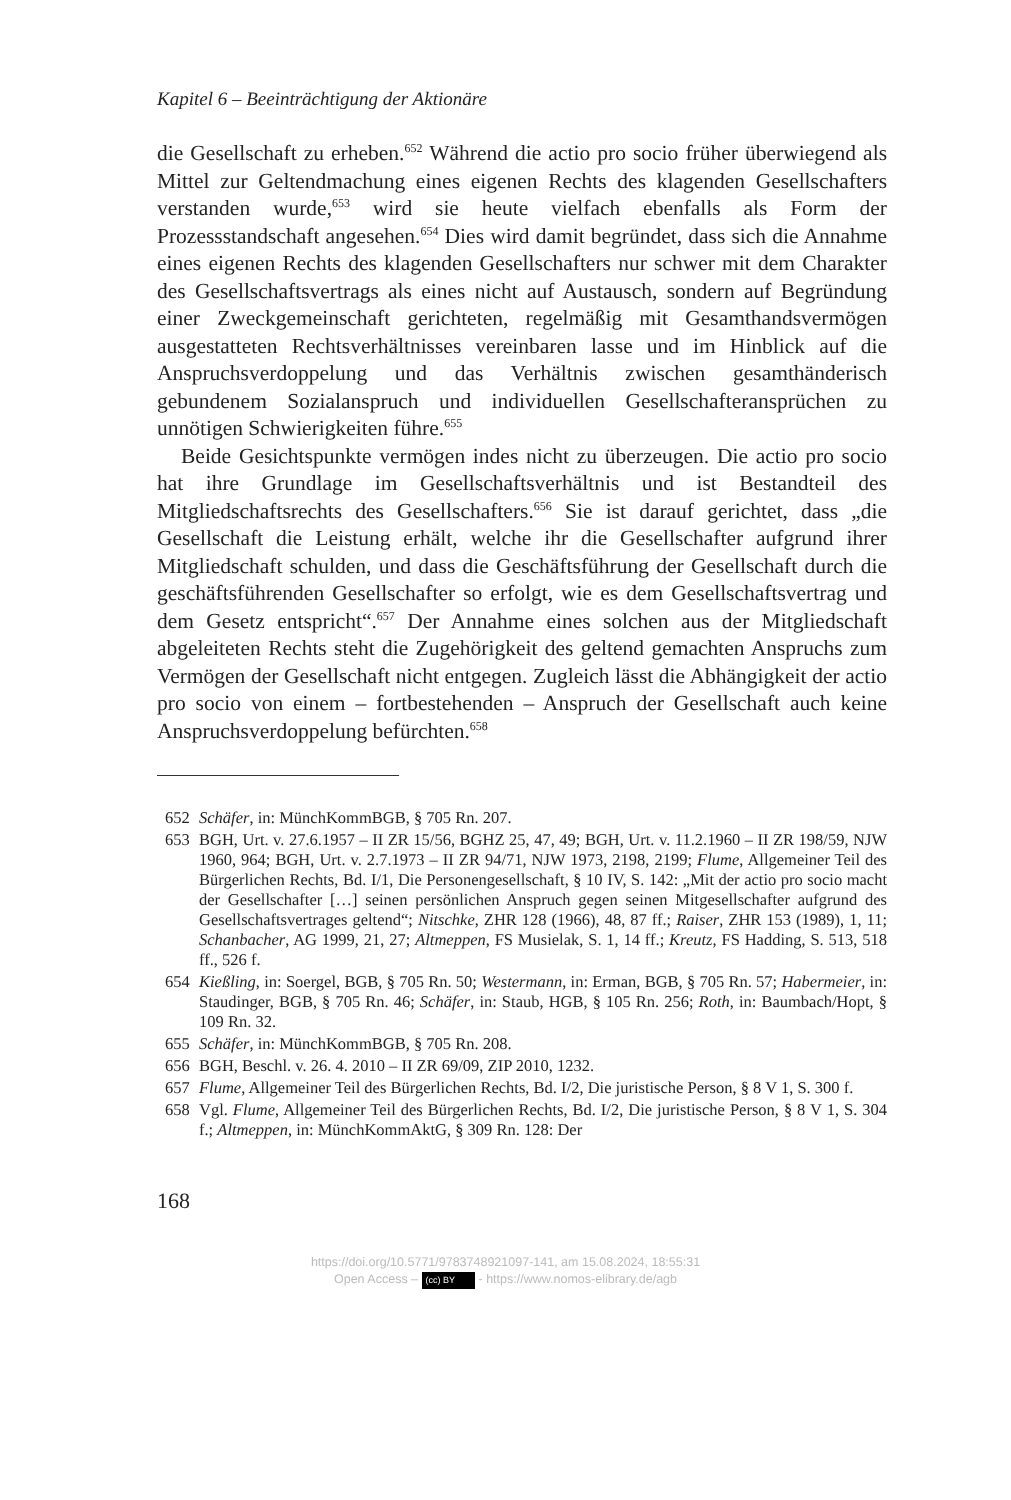Kapitel 6 – Beeinträchtigung der Aktionäre
die Gesellschaft zu erheben.<sup>652</sup> Während die actio pro socio früher überwiegend als Mittel zur Geltendmachung eines eigenen Rechts des klagenden Gesellschafters verstanden wurde,<sup>653</sup> wird sie heute vielfach ebenfalls als Form der Prozessstandschaft angesehen.<sup>654</sup> Dies wird damit begründet, dass sich die Annahme eines eigenen Rechts des klagenden Gesellschafters nur schwer mit dem Charakter des Gesellschaftsvertrags als eines nicht auf Austausch, sondern auf Begründung einer Zweckgemeinschaft gerichteten, regelmäßig mit Gesamthandsvermögen ausgestatteten Rechtsverhältnisses vereinbaren lasse und im Hinblick auf die Anspruchsverdoppelung und das Verhältnis zwischen gesamthänderisch gebundenem Sozialanspruch und individuellen Gesellschafteransprüchen zu unnötigen Schwierigkeiten führe.<sup>655</sup>
Beide Gesichtspunkte vermögen indes nicht zu überzeugen. Die actio pro socio hat ihre Grundlage im Gesellschaftsverhältnis und ist Bestandteil des Mitgliedschaftsrechts des Gesellschafters.<sup>656</sup> Sie ist darauf gerichtet, dass „die Gesellschaft die Leistung erhält, welche ihr die Gesellschafter aufgrund ihrer Mitgliedschaft schulden, und dass die Geschäftsführung der Gesellschaft durch die geschäftsführenden Gesellschafter so erfolgt, wie es dem Gesellschaftsvertrag und dem Gesetz entspricht“.<sup>657</sup> Der Annahme eines solchen aus der Mitgliedschaft abgeleiteten Rechts steht die Zugehörigkeit des geltend gemachten Anspruchs zum Vermögen der Gesellschaft nicht entgegen. Zugleich lässt die Abhängigkeit der actio pro socio von einem – fortbestehenden – Anspruch der Gesellschaft auch keine Anspruchsverdoppelung befürchten.<sup>658</sup>
652 Schäfer, in: MünchKommBGB, § 705 Rn. 207.
653 BGH, Urt. v. 27.6.1957 – II ZR 15/56, BGHZ 25, 47, 49; BGH, Urt. v. 11.2.1960 – II ZR 198/59, NJW 1960, 964; BGH, Urt. v. 2.7.1973 – II ZR 94/71, NJW 1973, 2198, 2199; Flume, Allgemeiner Teil des Bürgerlichen Rechts, Bd. I/1, Die Personengesellschaft, § 10 IV, S. 142: „Mit der actio pro socio macht der Gesellschafter […] seinen persönlichen Anspruch gegen seinen Mitgesellschafter aufgrund des Gesellschaftsvertrages geltend“; Nitschke, ZHR 128 (1966), 48, 87 ff.; Raiser, ZHR 153 (1989), 1, 11; Schanbacher, AG 1999, 21, 27; Altmeppen, FS Musielak, S. 1, 14 ff.; Kreutz, FS Hadding, S. 513, 518 ff., 526 f.
654 Kießling, in: Soergel, BGB, § 705 Rn. 50; Westermann, in: Erman, BGB, § 705 Rn. 57; Habermeier, in: Staudinger, BGB, § 705 Rn. 46; Schäfer, in: Staub, HGB, § 105 Rn. 256; Roth, in: Baumbach/Hopt, § 109 Rn. 32.
655 Schäfer, in: MünchKommBGB, § 705 Rn. 208.
656 BGH, Beschl. v. 26. 4. 2010 – II ZR 69/09, ZIP 2010, 1232.
657 Flume, Allgemeiner Teil des Bürgerlichen Rechts, Bd. I/2, Die juristische Person, § 8 V 1, S. 300 f.
658 Vgl. Flume, Allgemeiner Teil des Bürgerlichen Rechts, Bd. I/2, Die juristische Person, § 8 V 1, S. 304 f.; Altmeppen, in: MünchKommAktG, § 309 Rn. 128: Der
168
https://doi.org/10.5771/9783748921097-141, am 15.08.2024, 18:55:31
Open Access – (cc) BY - https://www.nomos-elibrary.de/agb